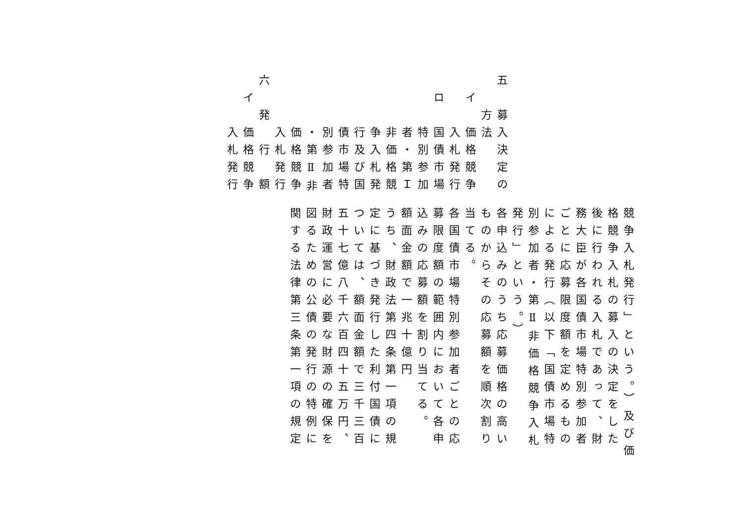五　募入決定の
方法
イ　価格競争
入札発行
ロ　国債市場
特別参加
者・第Ｉ
非価格競
争入札発
行及び国
債市場特
別参加者
・第Ⅱ非
価格競争
入札発行
六　発　行　額
イ　価格競争
入札発行
競争入札発行」という。）及び価
格競争入札の募入の決定をした
後に行われる入札であって、財
務大臣が各国債市場特別参加者
ごとに応募限度額を定めるもの
による発行（以下「国債市場特
別参加者・第Ⅱ非価格競争入札
発行」という。）
各申込みのうち応募価格の高い
ものからその応募額を順次割り
当てる。
各国債市場特別参加者ごとの応
募限度額の範囲内において各申
込みの応募額を割り当てる。
額面金額で一兆十億円
うち、財政法第四条第一項の規
定に基づき発行した利付国債に
ついては、額面金額で三千三百
五十七億八千六百四十五万円、
財政運営に必要な財源の確保を
図るための公債の発行の特例に
関する法律第三条第一項の規定